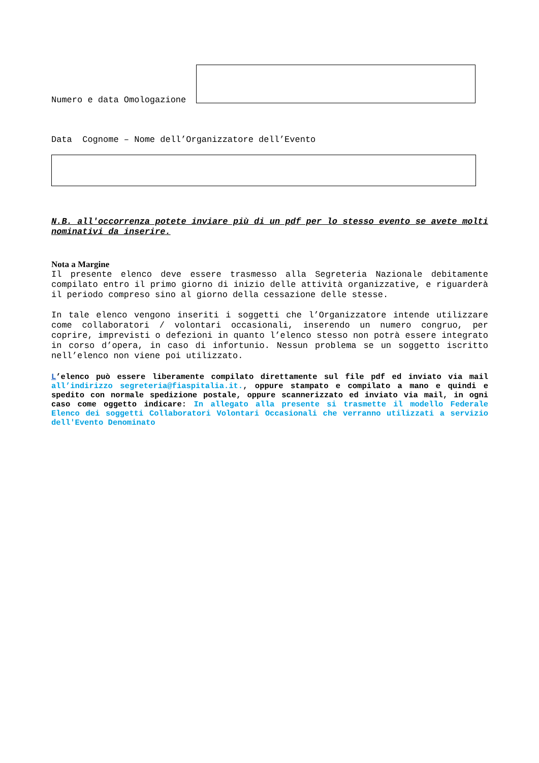Numero e data Omologazione
Data Cognome – Nome dell’Organizzatore dell’Evento
N.B. all'occorrenza potete inviare più di un pdf per lo stesso evento se avete molti nominativi da inserire.
Nota a Margine
Il presente elenco deve essere trasmesso alla Segreteria Nazionale debitamente compilato entro il primo giorno di inizio delle attività organizzative, e riguarderà il periodo compreso sino al giorno della cessazione delle stesse.
In tale elenco vengono inseriti i soggetti che l’Organizzatore intende utilizzare come collaboratori / volontari occasionali, inserendo un numero congruo, per coprire, imprevisti o defezioni in quanto l’elenco stesso non potrà essere integrato in corso d’opera, in caso di infortunio. Nessun problema se un soggetto iscritto nell’elenco non viene poi utilizzato.
L’elenco può essere liberamente compilato direttamente sul file pdf ed inviato via mail all’indirizzo segreteria@fiaspitalia.it., oppure stampato e compilato a mano e quindi e spedito con normale spedizione postale, oppure scannerizzato ed inviato via mail, in ogni caso come oggetto indicare: In allegato alla presente si trasmette il modello Federale Elenco dei soggetti Collaboratori Volontari Occasionali che verranno utilizzati a servizio dell'Evento Denominato